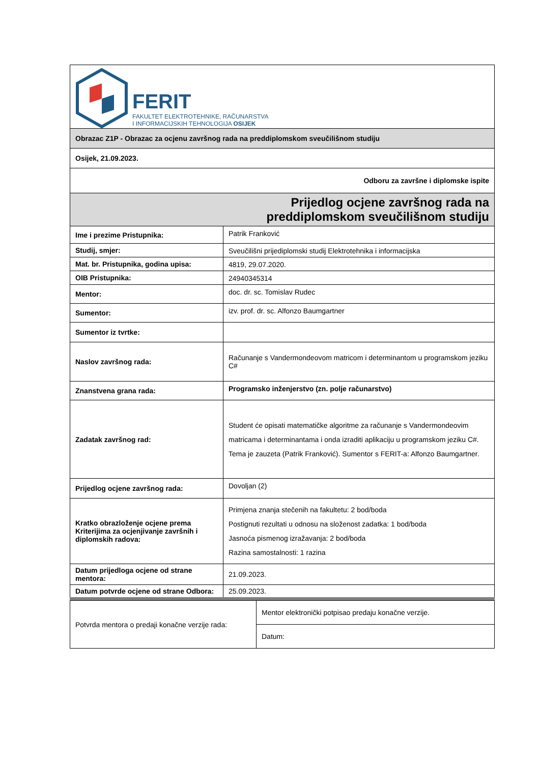| FERIT FAKULTET ELEKTROTEHNIKE, RAČUNARSTVA I INFORMACIJSKIH TEHNOLOGIJA OSIJEK | |
| Obrazac Z1P - Obrazac za ocjenu završnog rada na preddiplomskom sveučilišnom studiju | |
| Osijek, 21.09.2023. | |
| Odboru za završne i diplomske ispite | |
| Prijedlog ocjene završnog rada na preddiplomskom sveučilišnom studiju | |
| Ime i prezime Pristupnika: | Patrik Franković |
| Studij, smjer: | Sveučilišni prijediplomski studij Elektrotehnika i informacijska |
| Mat. br. Pristupnika, godina upisa: | 4819, 29.07.2020. |
| OIB Pristupnika: | 24940345314 |
| Mentor: | doc. dr. sc. Tomislav Rudec |
| Sumentor: | izv. prof. dr. sc. Alfonzo Baumgartner |
| Sumentor iz tvrtke: | |
| Naslov završnog rada: | Računanje s Vandermondeovom matricom i determinantom u programskom jeziku C# |
| Znanstvena grana rada: | Programsko inženjerstvo (zn. polje računarstvo) |
| Zadatak završnog rad: | Student će opisati matematičke algoritme za računanje s Vandermondeovim matricama i determinantama i onda izraditi aplikaciju u programskom jeziku C#. Tema je zauzeta (Patrik Franković). Sumentor s FERIT-a: Alfonzo Baumgartner. |
| Prijedlog ocjene završnog rada: | Dovoljan (2) |
| Kratko obrazloženje ocjene prema Kriterijima za ocjenjivanje završnih i diplomskih radova: | Primjena znanja stečenih na fakultetu: 2 bod/boda Postignuti rezultati u odnosu na složenost zadatka: 1 bod/boda Jasnoća pismenog izražavanja: 2 bod/boda Razina samostalnosti: 1 razina |
| Datum prijedloga ocjene od strane mentora: | 21.09.2023. |
| Datum potvrde ocjene od strane Odbora: | 25.09.2023. |
| Potvrda mentora o predaji konačne verzije rada: | Mentor elektronički potpisao predaju konačne verzije. |
| | Datum: |